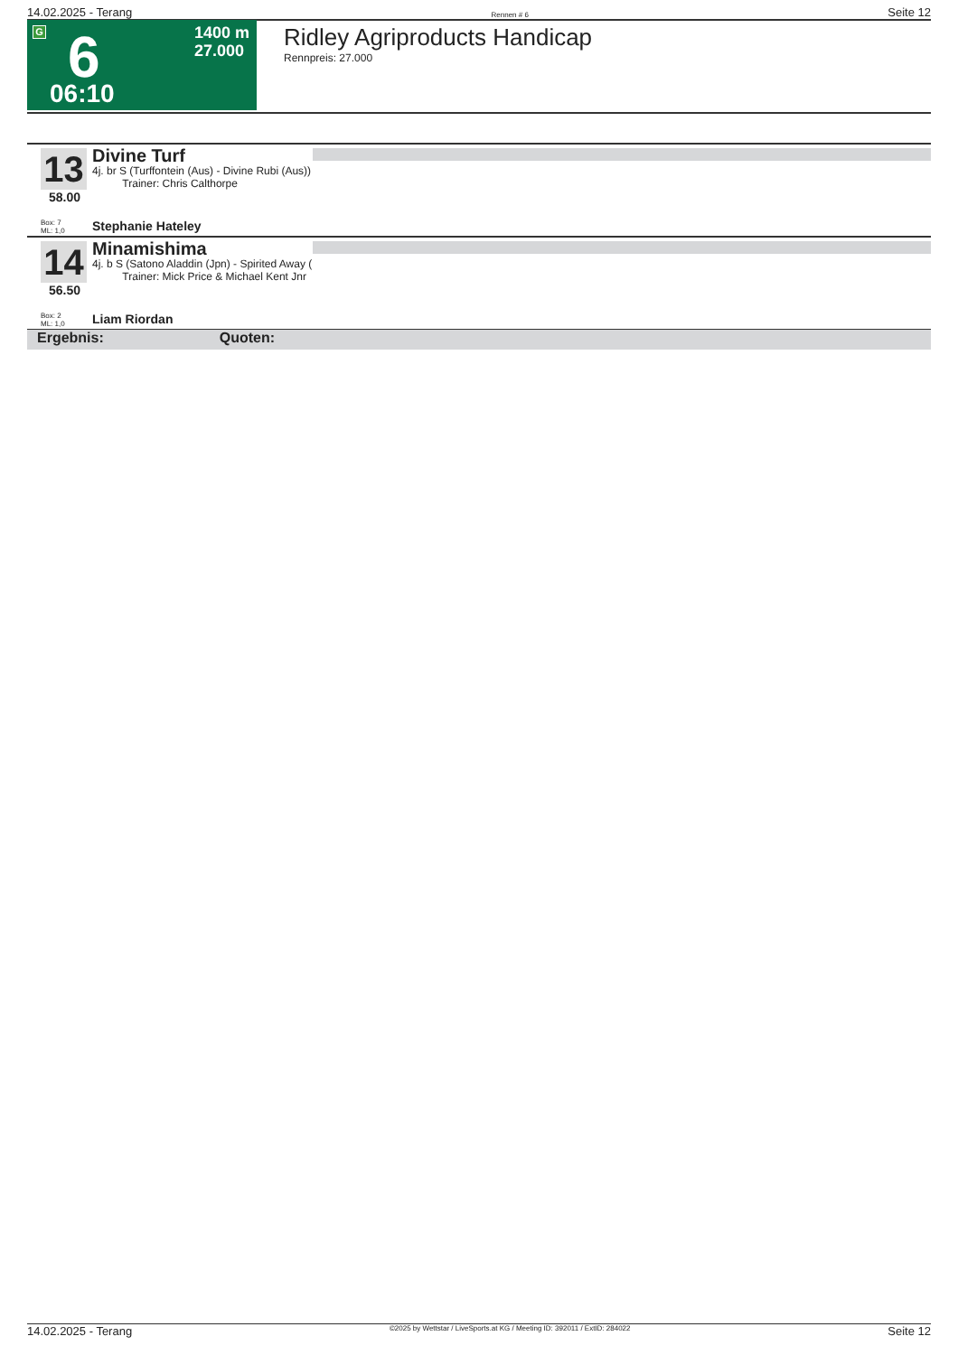14.02.2025 - Terang Rennen # 6 Seite 12
G 6
1400 m
27.000
06:10
Ridley Agriproducts Handicap
Rennpreis: 27.000
13
58.00
Divine Turf
4j. br S (Turffontein (Aus) - Divine Rubi (Aus))
Trainer: Chris Calthorpe
Box: 7
ML: 1,0
Stephanie Hateley
14
56.50
Minamishima
4j. b S (Satono Aladdin (Jpn) - Spirited Away (
Trainer: Mick Price & Michael Kent Jnr
Box: 2
ML: 1,0
Liam Riordan
Ergebnis: Quoten:
14.02.2025 - Terang ©2025 by Wettstar / LiveSports.at KG / Meeting ID: 392011 / ExtID: 284022 Seite 12